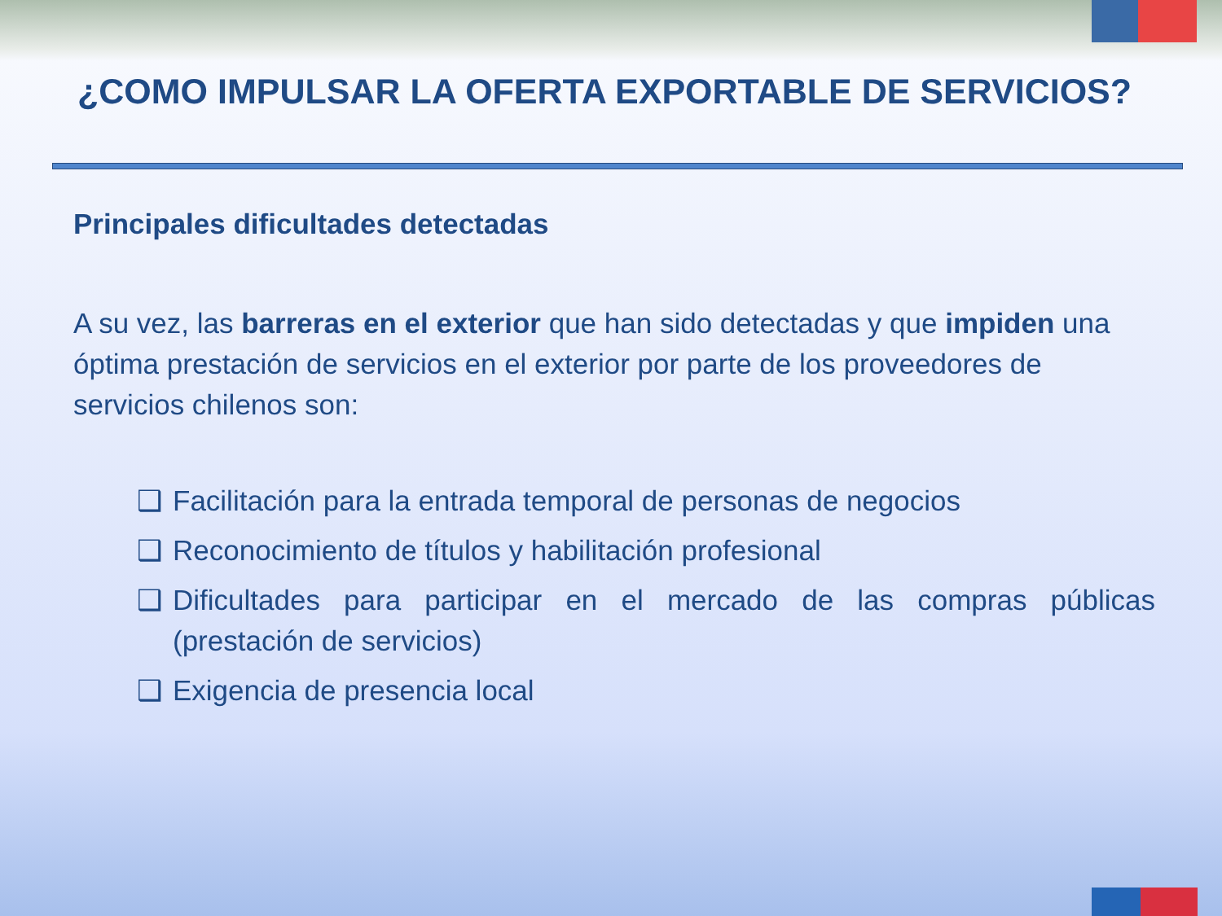¿COMO IMPULSAR LA OFERTA EXPORTABLE DE SERVICIOS?
Principales dificultades detectadas
A su vez, las barreras en el exterior que han sido detectadas y que impiden una óptima prestación de servicios en el exterior por parte de los proveedores de servicios chilenos son:
❑ Facilitación para la entrada temporal de personas de negocios
❑ Reconocimiento de títulos y habilitación profesional
❑ Dificultades para participar en el mercado de las compras públicas (prestación de servicios)
❑ Exigencia de presencia local